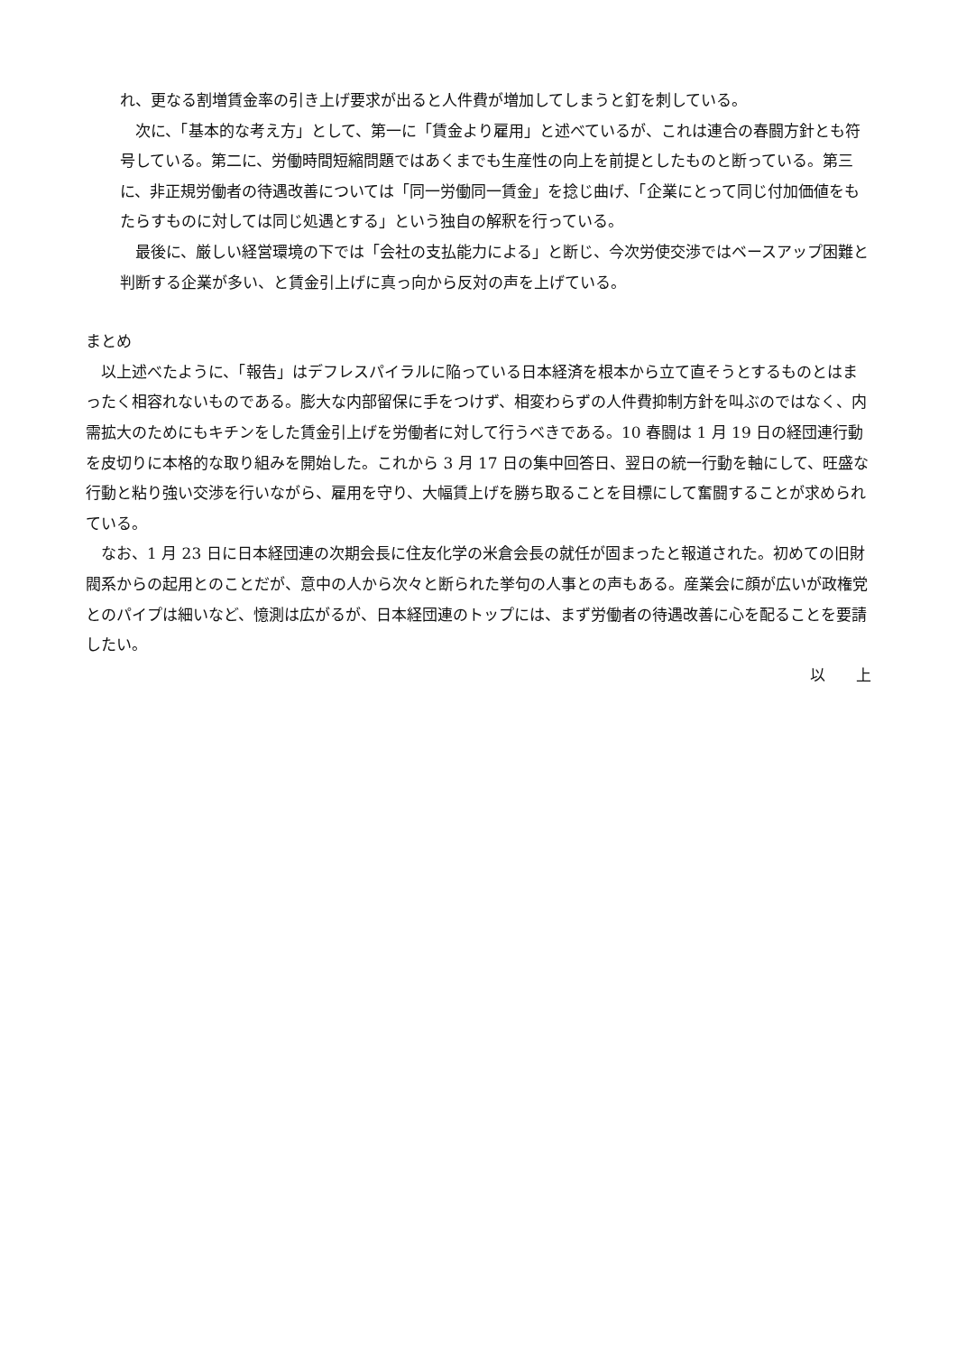れ、更なる割増賃金率の引き上げ要求が出ると人件費が増加してしまうと釘を刺している。
　次に、「基本的な考え方」として、第一に「賃金より雇用」と述べているが、これは連合の春闘方針とも符号している。第二に、労働時間短縮問題ではあくまでも生産性の向上を前提としたものと断っている。第三に、非正規労働者の待遇改善については「同一労働同一賃金」を捻じ曲げ、「企業にとって同じ付加価値をもたらすものに対しては同じ処遇とする」という独自の解釈を行っている。
　最後に、厳しい経営環境の下では「会社の支払能力による」と断じ、今次労使交渉ではベースアップ困難と判断する企業が多い、と賃金引上げに真っ向から反対の声を上げている。
まとめ
　以上述べたように、「報告」はデフレスパイラルに陥っている日本経済を根本から立て直そうとするものとはまったく相容れないものである。膨大な内部留保に手をつけず、相変わらずの人件費抑制方針を叫ぶのではなく、内需拡大のためにもキチンをした賃金引上げを労働者に対して行うべきである。10 春闘は 1 月 19 日の経団連行動を皮切りに本格的な取り組みを開始した。これから 3 月 17 日の集中回答日、翌日の統一行動を軸にして、旺盛な行動と粘り強い交渉を行いながら、雇用を守り、大幅賃上げを勝ち取ることを目標にして奮闘することが求められている。
　なお、1 月 23 日に日本経団連の次期会長に住友化学の米倉会長の就任が固まったと報道された。初めての旧財閥系からの起用とのことだが、意中の人から次々と断られた挙句の人事との声もある。産業会に顔が広いが政権党とのパイプは細いなど、憶測は広がるが、日本経団連のトップには、まず労働者の待遇改善に心を配ることを要請したい。
以　　上